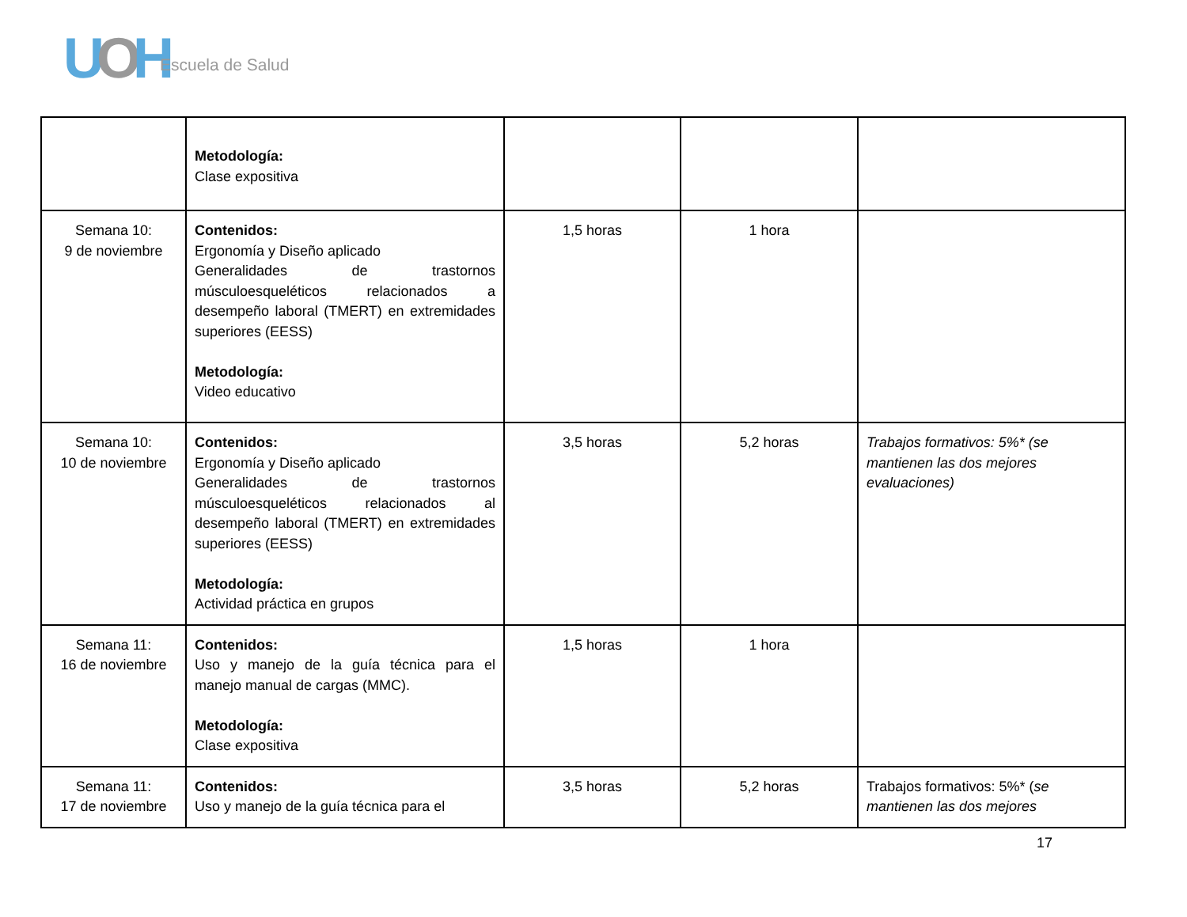UOH Escuela de Salud
| | Metodología: Clase expositiva | | | |
| Semana 10: 9 de noviembre | Contenidos: Ergonomía y Diseño aplicado Generalidades de trastornos músculoesqueléticos relacionados a desempeño laboral (TMERT) en extremidades superiores (EESS) Metodología: Video educativo | 1,5 horas | 1 hora | |
| Semana 10: 10 de noviembre | Contenidos: Ergonomía y Diseño aplicado Generalidades de trastornos músculoesqueléticos relacionados al desempeño laboral (TMERT) en extremidades superiores (EESS) Metodología: Actividad práctica en grupos | 3,5 horas | 5,2 horas | Trabajos formativos: 5%* (se mantienen las dos mejores evaluaciones) |
| Semana 11: 16 de noviembre | Contenidos: Uso y manejo de la guía técnica para el manejo manual de cargas (MMC). Metodología: Clase expositiva | 1,5 horas | 1 hora | |
| Semana 11: 17 de noviembre | Contenidos: Uso y manejo de la guía técnica para el | 3,5 horas | 5,2 horas | Trabajos formativos: 5%* ( se mantienen las dos mejores |
17